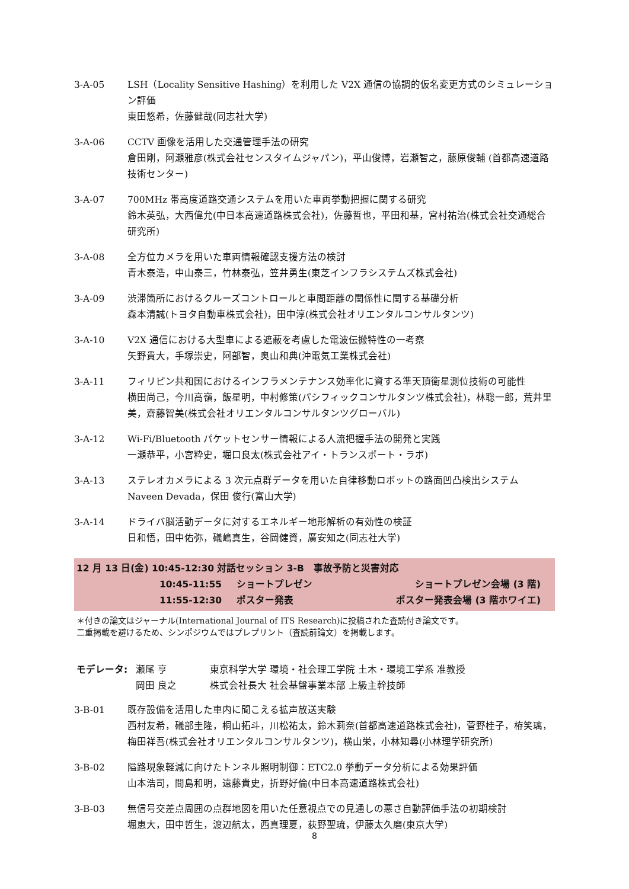3-A-05 LSH（Locality Sensitive Hashing）を利用した V2X 通信の協調的仮名変更方式のシミュレーション評価
東田悠希，佐藤健哉(同志社大学)
3-A-06 CCTV 画像を活用した交通管理手法の研究
倉田剛，阿瀬雅彦(株式会社センスタイムジャパン)，平山俊博，岩瀬智之，藤原俊輔 (首都高速道路技術センター)
3-A-07 700MHz 帯高度道路交通システムを用いた車両挙動把握に関する研究
鈴木英弘，大西偉允(中日本高速道路株式会社)，佐藤哲也，平田和基，宮村祐治(株式会社交通総合研究所)
3-A-08 全方位カメラを用いた車両情報確認支援方法の検討
青木泰浩，中山泰三，竹林泰弘，笠井勇生(東芝インフラシステムズ株式会社)
3-A-09 渋滞箇所におけるクルーズコントロールと車間距離の関係性に関する基礎分析
森本清誠(トヨタ自動車株式会社)，田中淳(株式会社オリエンタルコンサルタンツ)
3-A-10 V2X 通信における大型車による遮蔽を考慮した電波伝搬特性の一考察
矢野貴大，手塚崇史，阿部智，奥山和典(沖電気工業株式会社)
3-A-11 フィリピン共和国におけるインフラメンテナンス効率化に資する準天頂衛星測位技術の可能性
横田尚己，今川高嶺，飯星明，中村修策(パシフィックコンサルタンツ株式会社)，林聡一郎，荒井里美，齋藤智美(株式会社オリエンタルコンサルタンツグローバル)
3-A-12 Wi-Fi/Bluetooth パケットセンサー情報による人流把握手法の開発と実践
一瀬恭平，小宮粋史，堀口良太(株式会社アイ・トランスポート・ラボ)
3-A-13 ステレオカメラによる 3 次元点群データを用いた自律移動ロボットの路面凹凸検出システム
Naveen Devada，保田 俊行(富山大学)
3-A-14 ドライバ脳活動データに対するエネルギー地形解析の有効性の検証
日和悟，田中佑弥，礒嶋真生，谷岡健資，廣安知之(同志社大学)
12 月 13 日(金) 10:45-12:30 対話セッション 3-B　事故予防と災害対応
10:45-11:55 ショートプレゼン ショートプレゼン会場 (3 階)
11:55-12:30 ポスター発表 ポスター発表会場 (3 階ホワイエ)
＊付きの論文はジャーナル(International Journal of ITS Research)に投稿された査読付き論文です。
二重掲載を避けるため、シンポジウムではプレプリント（査読前論文）を掲載します。
モデレータ: 瀬尾 亨
岡田 良之
東京科学大学 環境・社会理工学院 土木・環境工学系 准教授
株式会社長大 社会基盤事業本部 上級主幹技師
3-B-01 既存設備を活用した車内に聞こえる拡声放送実験
西村友希，礒部圭隆，桐山拓斗，川松祐太，鈴木莉奈(首都高速道路株式会社)，菅野桂子，栫笑璃，梅田祥吾(株式会社オリエンタルコンサルタンツ)，横山栄，小林知尋(小林理学研究所)
3-B-02 隘路現象軽減に向けたトンネル照明制御：ETC2.0 挙動データ分析による効果評価
山本浩司，間島和明，遠藤貴史，折野好倫(中日本高速道路株式会社)
3-B-03 無信号交差点周囲の点群地図を用いた任意視点での見通しの悪さ自動評価手法の初期検討
堀恵大，田中哲生，渡辺航太，西真理夏，荻野聖琉，伊藤太久磨(東京大学)
8